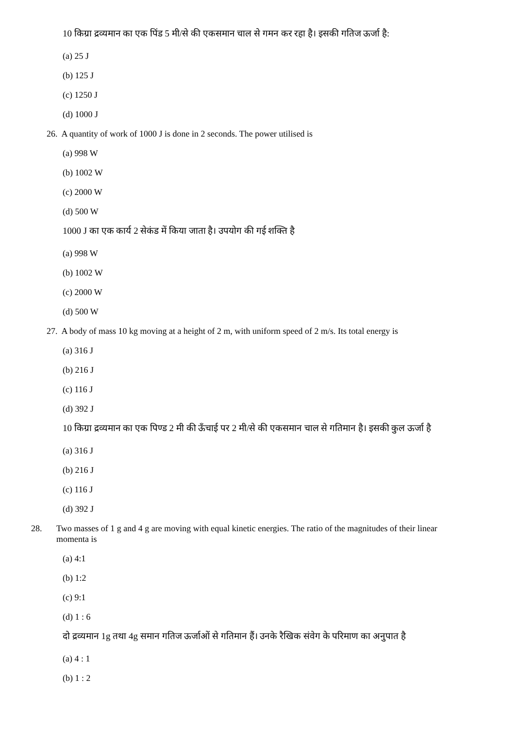10 किग्रा द्रव्यमान का एक पिंड 5 मी/से की एकसमान चाल से गमन कर रहा है। इसकी गतिज ऊर्जा है:
(a) 25 J
(b) 125 J
(c) 1250 J
(d) 1000 J
26. A quantity of work of 1000 J is done in 2 seconds. The power utilised is
(a) 998 W
(b) 1002 W
(c) 2000 W
(d) 500 W
1000 J का एक कार्य 2 सेकंड में किया जाता है। उपयोग की गई शक्ति है
(a) 998 W
(b) 1002 W
(c) 2000 W
(d) 500 W
27. A body of mass 10 kg moving at a height of 2 m, with uniform speed of 2 m/s. Its total energy is
(a) 316 J
(b) 216 J
(c) 116 J
(d) 392 J
10 किग्रा द्रव्यमान का एक पिण्ड 2 मी की ऊँचाई पर 2 मी/से की एकसमान चाल से गतिमान है। इसकी कुल ऊर्जा है
(a) 316 J
(b) 216 J
(c) 116 J
(d) 392 J
28. Two masses of 1 g and 4 g are moving with equal kinetic energies. The ratio of the magnitudes of their linear momenta is
(a) 4:1
(b) 1:2
(c) 9:1
(d) 1 : 6
दो द्रव्यमान 1g तथा 4g समान गतिज ऊर्जाओं से गतिमान हैं। उनके रैखिक संवेग के परिमाण का अनुपात है
(a) 4 : 1
(b) 1 : 2